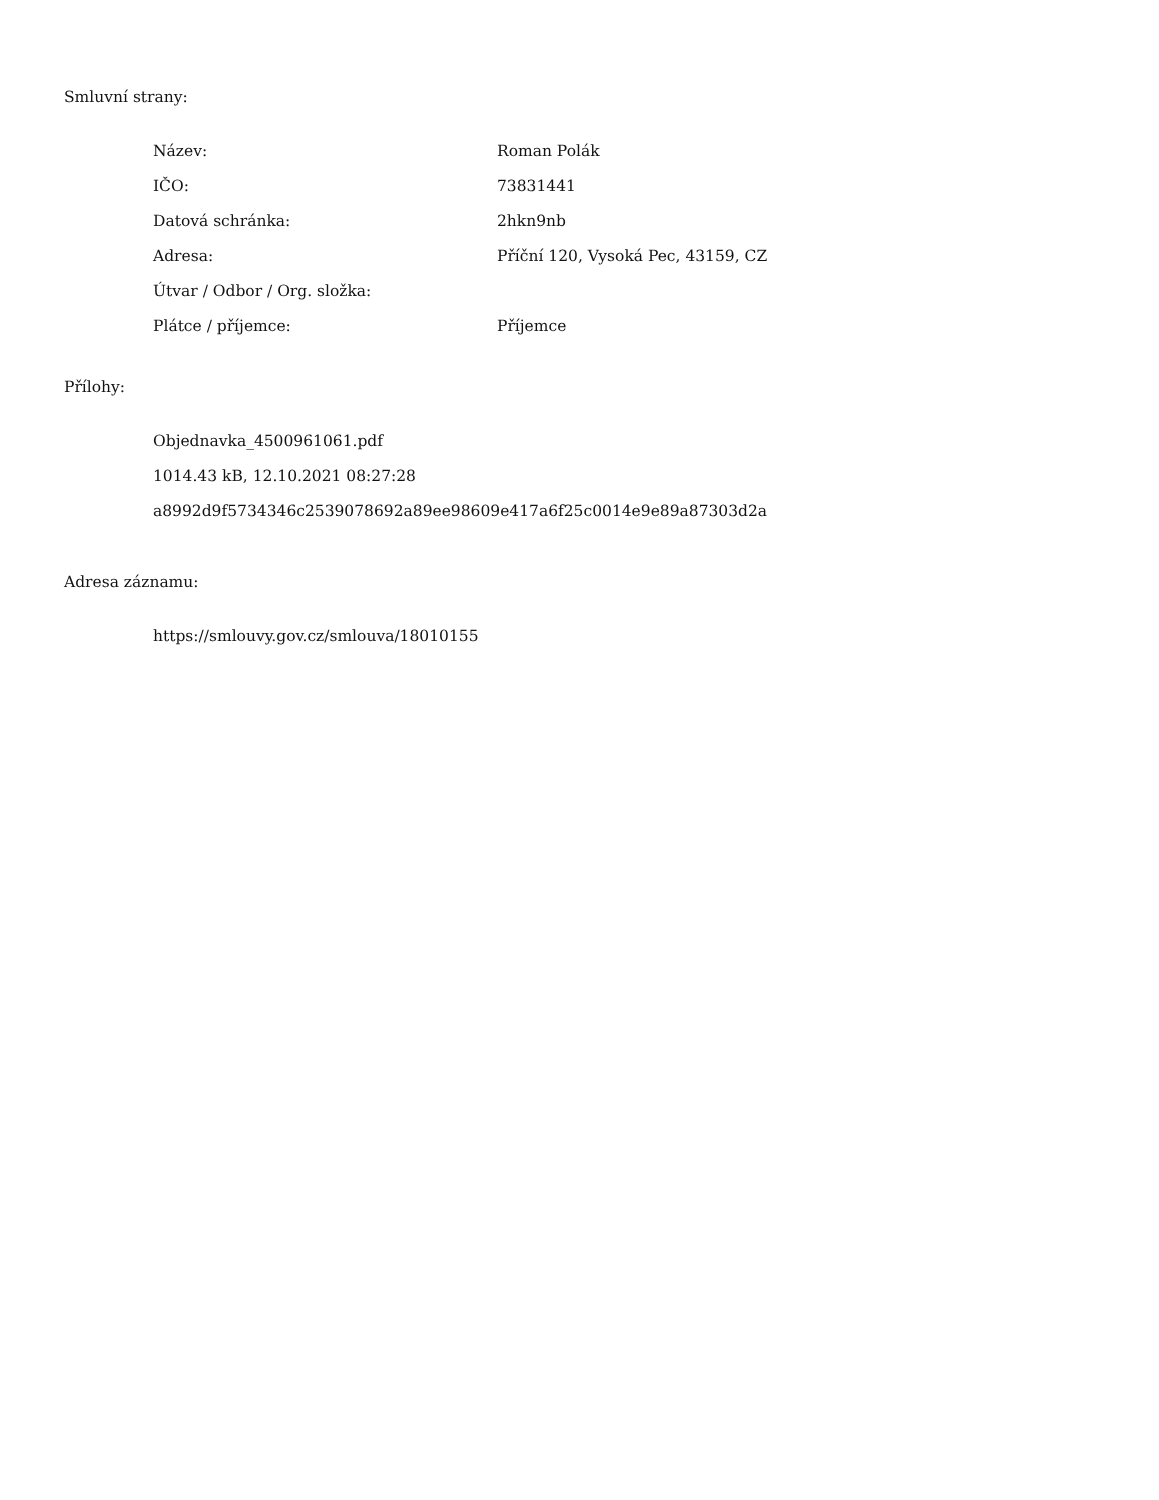Smluvní strany:
| Název: | Roman Polák |
| IČO: | 73831441 |
| Datová schránka: | 2hkn9nb |
| Adresa: | Příční 120, Vysoká Pec, 43159, CZ |
| Útvar / Odbor / Org. složka: | |
| Plátce / příjemce: | Příjemce |
Přílohy:
Objednavka_4500961061.pdf
1014.43 kB, 12.10.2021 08:27:28
a8992d9f5734346c2539078692a89ee98609e417a6f25c0014e9e89a87303d2a
Adresa záznamu:
https://smlouvy.gov.cz/smlouva/18010155